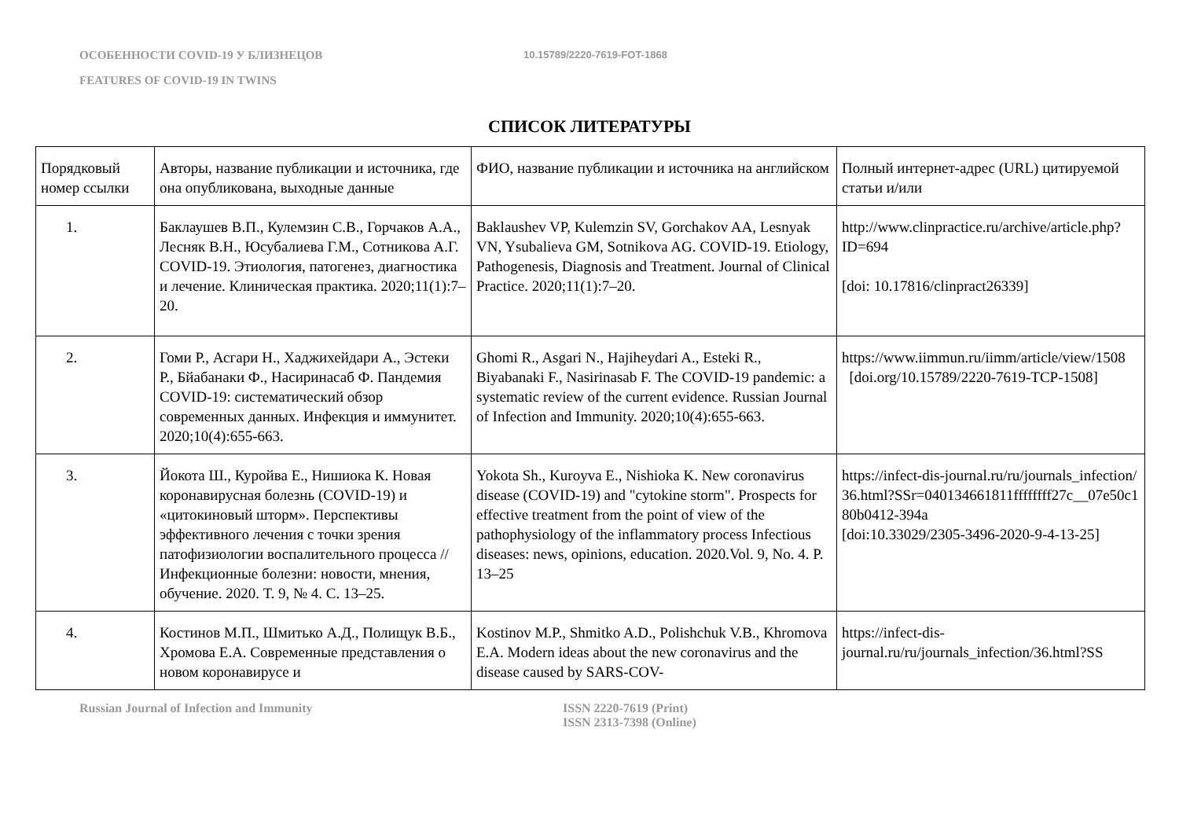ОСОБЕННОСТИ COVID-19 У БЛИЗНЕЦОВ
10.15789/2220-7619-FOT-1868
FEATURES OF COVID-19 IN TWINS
СПИСОК ЛИТЕРАТУРЫ
| Порядковый номер ссылки | Авторы, название публикации и источника, где она опубликована, выходные данные | ФИО, название публикации и источника на английском | Полный интернет-адрес (URL) цитируемой статьи и/или |
| 1. | Баклаушев В.П., Кулемзин С.В., Горчаков А.А., Лесняк В.Н., Юсубалиева Г.М., Сотникова А.Г. COVID-19. Этиология, патогенез, диагностика и лечение. Клиническая практика. 2020;11(1):7–20. | Baklaushev VP, Kulemzin SV, Gorchakov AA, Lesnyak VN, Ysubalieva GM, Sotnikova AG. COVID-19. Etiology, Pathogenesis, Diagnosis and Treatment. Journal of Clinical Practice. 2020;11(1):7–20. | http://www.clinpractice.ru/archive/article.php?ID=694 [doi: 10.17816/clinpract26339] |
| 2. | Гоми Р., Асгари Н., Хаджихейдари А., Эстеки Р., Бйабанаки Ф., Насиринасаб Ф. Пандемия COVID-19: систематический обзор современных данных. Инфекция и иммунитет. 2020;10(4):655-663. | Ghomi R., Asgari N., Hajiheydari A., Esteki R., Biyabanaki F., Nasirinasab F. The COVID-19 pandemic: a systematic review of the current evidence. Russian Journal of Infection and Immunity. 2020;10(4):655-663. | https://www.iimmun.ru/iimm/article/view/1508 [doi.org/10.15789/2220-7619-TCP-1508] |
| 3. | Йокота Ш., Куройва Е., Нишиока К. Новая коронавирусная болезнь (COVID-19) и «цитокиновый шторм». Перспективы эффективного лечения с точки зрения патофизиологии воспалительного процесса // Инфекционные болезни: новости, мнения, обучение. 2020. Т. 9, № 4. С. 13–25. | Yokota Sh., Kuroyva E., Nishioka K. New coronavirus disease (COVID-19) and "cytokine storm". Prospects for effective treatment from the point of view of the pathophysiology of the inflammatory process Infectious diseases: news, opinions, education. 2020.Vol. 9, No. 4. P. 13–25 | https://infect-dis-journal.ru/ru/journals_infection/36.html?SSr=040134661811ffffffff27c__07e50c180b0412-394a [doi:10.33029/2305-3496-2020-9-4-13-25] |
| 4. | Костинов М.П., Шмитько А.Д., Полищук В.Б., Хромова Е.А. Современные представления о новом коронавирусе и | Kostinov M.P., Shmitko A.D., Polishchuk V.B., Khromova E.A. Modern ideas about the new coronavirus and the disease caused by SARS-COV- | https://infect-dis-journal.ru/ru/journals_infection/36.html?SS |
Russian Journal of Infection and Immunity ISSN 2220-7619 (Print)
ISSN 2313-7398 (Online)